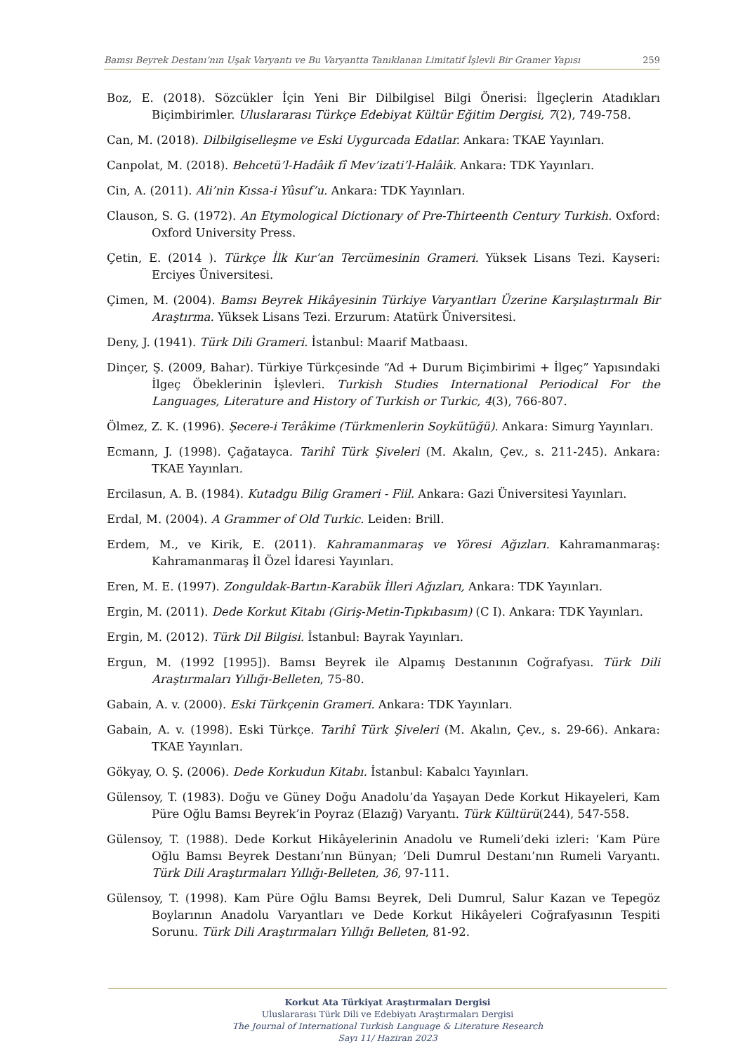Bamsı Beyrek Destanı’nın Uşak Varyantı ve Bu Varyantta Tanıklanan Limitatif İşlevli Bir Gramer Yapısı 259
Boz, E. (2018). Sözcükler İçin Yeni Bir Dilbilgisel Bilgi Önerisi: İlgeçlerin Atadıkları Biçimbirimler. Uluslararası Türkçe Edebiyat Kültür Eğitim Dergisi, 7(2), 749-758.
Can, M. (2018). Dilbilgiselleşme ve Eski Uygurcada Edatlar. Ankara: TKAE Yayınları.
Canpolat, M. (2018). Behcetü’l-Hadâik fî Mev’izati’l-Halâik. Ankara: TDK Yayınları.
Cin, A. (2011). Ali’nin Kıssa-i Yûsuf’u. Ankara: TDK Yayınları.
Clauson, S. G. (1972). An Etymological Dictionary of Pre-Thirteenth Century Turkish. Oxford: Oxford University Press.
Çetin, E. (2014 ). Türkçe İlk Kur’an Tercümesinin Grameri. Yüksek Lisans Tezi. Kayseri: Erciyes Üniversitesi.
Çimen, M. (2004). Bamsı Beyrek Hikâyesinin Türkiye Varyantları Üzerine Karşılaştırmalı Bir Araştırma. Yüksek Lisans Tezi. Erzurum: Atatürk Üniversitesi.
Deny, J. (1941). Türk Dili Grameri. İstanbul: Maarif Matbaası.
Dinçer, Ş. (2009, Bahar). Türkiye Türkçesinde “Ad + Durum Biçimbirimi + İlgeç” Yapısındaki İlgeç Öbeklerinin İşlevleri. Turkish Studies International Periodical For the Languages, Literature and History of Turkish or Turkic, 4(3), 766-807.
Ölmez, Z. K. (1996). Şecere-i Terâkime (Türkmenlerin Soykütüğü). Ankara: Simurg Yayınları.
Ecmann, J. (1998). Çağatayca. Tarihî Türk Şiveleri (M. Akalın, Çev., s. 211-245). Ankara: TKAE Yayınları.
Ercilasun, A. B. (1984). Kutadgu Bilig Grameri - Fiil. Ankara: Gazi Üniversitesi Yayınları.
Erdal, M. (2004). A Grammer of Old Turkic. Leiden: Brill.
Erdem, M., ve Kirik, E. (2011). Kahramanmaraş ve Yöresi Ağızları. Kahramanmaraş: Kahramanmaraş İl Özel İdaresi Yayınları.
Eren, M. E. (1997). Zonguldak-Bartın-Karabük İlleri Ağızları, Ankara: TDK Yayınları.
Ergin, M. (2011). Dede Korkut Kitabı (Giriş-Metin-Tıpkıbasım) (C I). Ankara: TDK Yayınları.
Ergin, M. (2012). Türk Dil Bilgisi. İstanbul: Bayrak Yayınları.
Ergun, M. (1992 [1995]). Bamsı Beyrek ile Alpamış Destanının Coğrafyası. Türk Dili Araştırmaları Yıllığı-Belleten, 75-80.
Gabain, A. v. (2000). Eski Türkçenin Grameri. Ankara: TDK Yayınları.
Gabain, A. v. (1998). Eski Türkçe. Tarihî Türk Şiveleri (M. Akalın, Çev., s. 29-66). Ankara: TKAE Yayınları.
Gökyay, O. Ş. (2006). Dede Korkudun Kitabı. İstanbul: Kabalcı Yayınları.
Gülensoy, T. (1983). Doğu ve Güney Doğu Anadolu’da Yaşayan Dede Korkut Hikayeleri, Kam Püre Oğlu Bamsı Beyrek’in Poyraz (Elazığ) Varyantı. Türk Kültürü(244), 547-558.
Gülensoy, T. (1988). Dede Korkut Hikâyelerinin Anadolu ve Rumeli’deki izleri: ‘Kam Püre Oğlu Bamsı Beyrek Destanı’nın Bünyan; ‘Deli Dumrul Destanı’nın Rumeli Varyantı. Türk Dili Araştırmaları Yıllığı-Belleten, 36, 97-111.
Gülensoy, T. (1998). Kam Püre Oğlu Bamsı Beyrek, Deli Dumrul, Salur Kazan ve Tepegöz Boylarının Anadolu Varyantları ve Dede Korkut Hikâyeleri Coğrafyasının Tespiti Sorunu. Türk Dili Araştırmaları Yıllığı Belleten, 81-92.
Korkut Ata Türkiyat Araştırmaları Dergisi
Uluslararası Türk Dili ve Edebiyatı Araştırmaları Dergisi
The Journal of International Turkish Language & Literature Research
Sayı 11/ Haziran 2023